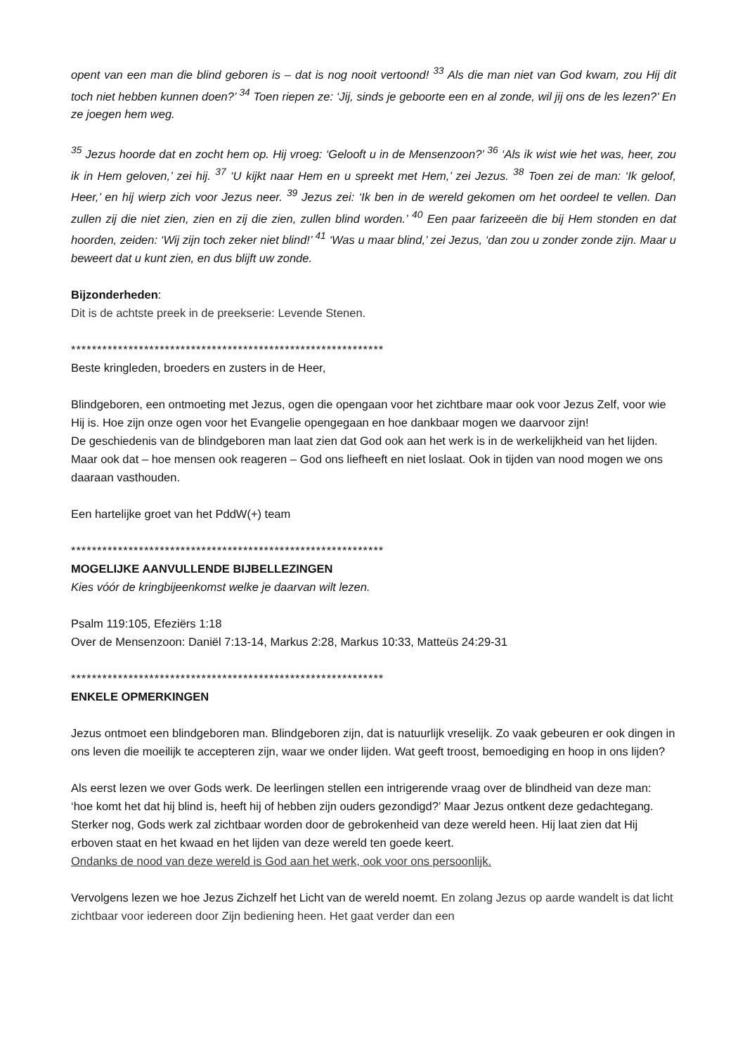opent van een man die blind geboren is – dat is nog nooit vertoond! <sup>33</sup> Als die man niet van God kwam, zou Hij dit toch niet hebben kunnen doen?’ <sup>34</sup> Toen riepen ze: ‘Jij, sinds je geboorte een en al zonde, wil jij ons de les lezen?’ En ze joegen hem weg.
<sup>35</sup> Jezus hoorde dat en zocht hem op. Hij vroeg: ‘Gelooft u in de Mensenzoon?’ <sup>36</sup> ‘Als ik wist wie het was, heer, zou ik in Hem geloven,’ zei hij. <sup>37</sup> ‘U kijkt naar Hem en u spreekt met Hem,’ zei Jezus. <sup>38</sup> Toen zei de man: ‘Ik geloof, Heer,’ en hij wierp zich voor Jezus neer. <sup>39</sup> Jezus zei: ‘Ik ben in de wereld gekomen om het oordeel te vellen. Dan zullen zij die niet zien, zien en zij die zien, zullen blind worden.’ <sup>40</sup> Een paar farizeeën die bij Hem stonden en dat hoorden, zeiden: ‘Wij zijn toch zeker niet blind!’ <sup>41</sup> ‘Was u maar blind,’ zei Jezus, ‘dan zou u zonder zonde zijn. Maar u beweert dat u kunt zien, en dus blijft uw zonde.
Bijzonderheden:
Dit is de achtste preek in de preekserie: Levende Stenen.
************************************************************
Beste kringleden, broeders en zusters in de Heer,
Blindgeboren, een ontmoeting met Jezus, ogen die opengaan voor het zichtbare maar ook voor Jezus Zelf, voor wie Hij is. Hoe zijn onze ogen voor het Evangelie opengegaan en hoe dankbaar mogen we daarvoor zijn!
De geschiedenis van de blindgeboren man laat zien dat God ook aan het werk is in de werkelijkheid van het lijden. Maar ook dat – hoe mensen ook reageren – God ons liefheeft en niet loslaat. Ook in tijden van nood mogen we ons daaraan vasthouden.
Een hartelijke groet van het PddW(+) team
************************************************************
MOGELIJKE AANVULLENDE BIJBELLEZINGEN
Kies vóór de kringbijeenkomst welke je daarvan wilt lezen.
Psalm 119:105, Efeziërs 1:18
Over de Mensenzoon: Daniël 7:13-14, Markus 2:28, Markus 10:33, Matteüs 24:29-31
************************************************************
ENKELE OPMERKINGEN
Jezus ontmoet een blindgeboren man. Blindgeboren zijn, dat is natuurlijk vreselijk. Zo vaak gebeuren er ook dingen in ons leven die moeilijk te accepteren zijn, waar we onder lijden. Wat geeft troost, bemoediging en hoop in ons lijden?
Als eerst lezen we over Gods werk. De leerlingen stellen een intrigerende vraag over de blindheid van deze man: ‘hoe komt het dat hij blind is, heeft hij of hebben zijn ouders gezondigd?’ Maar Jezus ontkent deze gedachtegang. Sterker nog, Gods werk zal zichtbaar worden door de gebrokenheid van deze wereld heen. Hij laat zien dat Hij erboven staat en het kwaad en het lijden van deze wereld ten goede keert.
Ondanks de nood van deze wereld is God aan het werk, ook voor ons persoonlijk.
Vervolgens lezen we hoe Jezus Zichzelf het Licht van de wereld noemt. En zolang Jezus op aarde wandelt is dat licht zichtbaar voor iedereen door Zijn bediening heen. Het gaat verder dan een